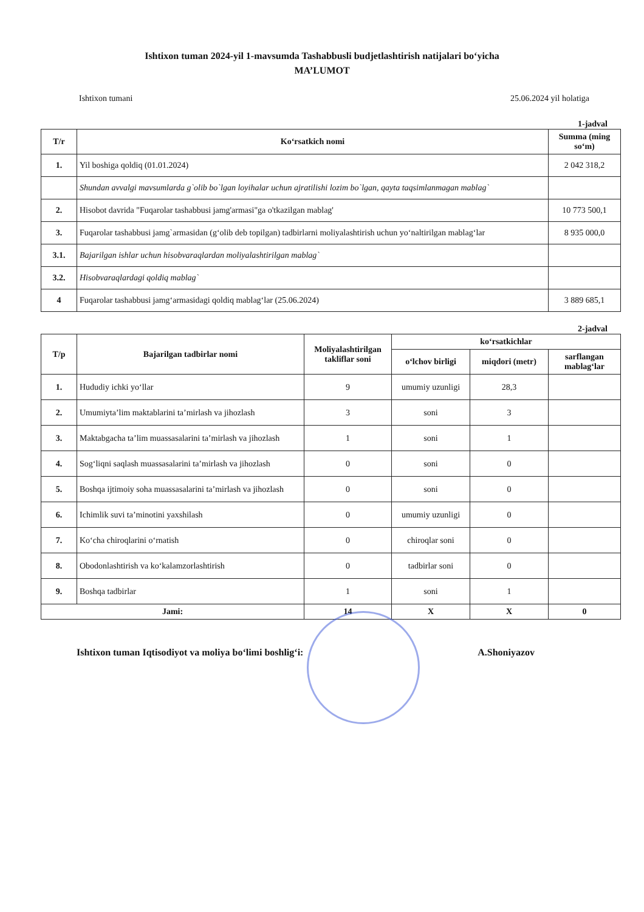Ishtixon tuman 2024-yil 1-mavsumda Tashabbusli budjetlashtirish natijalari bo‘yicha
MA’LUMOT
Ishtixon tumani 25.06.2024 yil holatiga
1-jadval
| T/r | Ko‘rsatkich nomi | Summa (ming so‘m) |
| --- | --- | --- |
| 1. | Yil boshiga qoldiq (01.01.2024) | 2 042 318,2 |
| | Shundan avvalgi mavsumlarda g`olib bo`lgan loyihalar uchun ajratilishi lozim bo`lgan, qayta taqsimlanmagan mablag` | |
| 2. | Hisobot davrida "Fuqarolar tashabbusi jamg'armasi"ga o'tkazilgan mablag' | 10 773 500,1 |
| 3. | Fuqarolar tashabbusi jamg`armasidan (g‘olib deb topilgan) tadbirlarni moliyalashtirish uchun yo‘naltirilgan mablag‘lar | 8 935 000,0 |
| 3.1. | Bajarilgan ishlar uchun hisobvaraqlardan moliyalashtirilgan mablag` | |
| 3.2. | Hisobvaraqlardagi qoldiq mablag` | |
| 4 | Fuqarolar tashabbusi jamg‘armasidagi qoldiq mablag‘lar (25.06.2024) | 3 889 685,1 |
2-jadval
| T/p | Bajarilgan tadbirlar nomi | Moliyalashtirilgan takliflar soni | ko‘rsatkichlar | | |
| --- | --- | --- | --- | --- | --- |
| | | | o‘lchov birligi | miqdori (metr) | sarflangan mablag‘lar |
| 1. | Hududiy ichki yo‘llar | 9 | umumiy uzunligi | 28,3 | |
| 2. | Umumiyta’lim maktablarini ta’mirlash va jihozlash | 3 | soni | 3 | |
| 3. | Maktabgacha ta’lim muassasalarini ta’mirlash va jihozlash | 1 | soni | 1 | |
| 4. | Sog‘liqni saqlash muassasalarini ta’mirlash va jihozlash | 0 | soni | 0 | |
| 5. | Boshqa ijtimoiy soha muassasalarini ta’mirlash va jihozlash | 0 | soni | 0 | |
| 6. | Ichimlik suvi ta’minotini yaxshilash | 0 | umumiy uzunligi | 0 | |
| 7. | Ko‘cha chiroqlarini o‘rnatish | 0 | chiroqlar soni | 0 | |
| 8. | Obodonlashtirish va ko‘kalamzorlashtirish | 0 | tadbirlar soni | 0 | |
| 9. | Boshqa tadbirlar | 1 | soni | 1 | |
| Jami: | | 14 | X | X | 0 |
Ishtixon tuman Iqtisodiyot va moliya bo‘limi boshlig‘i: A.Shoniyazov